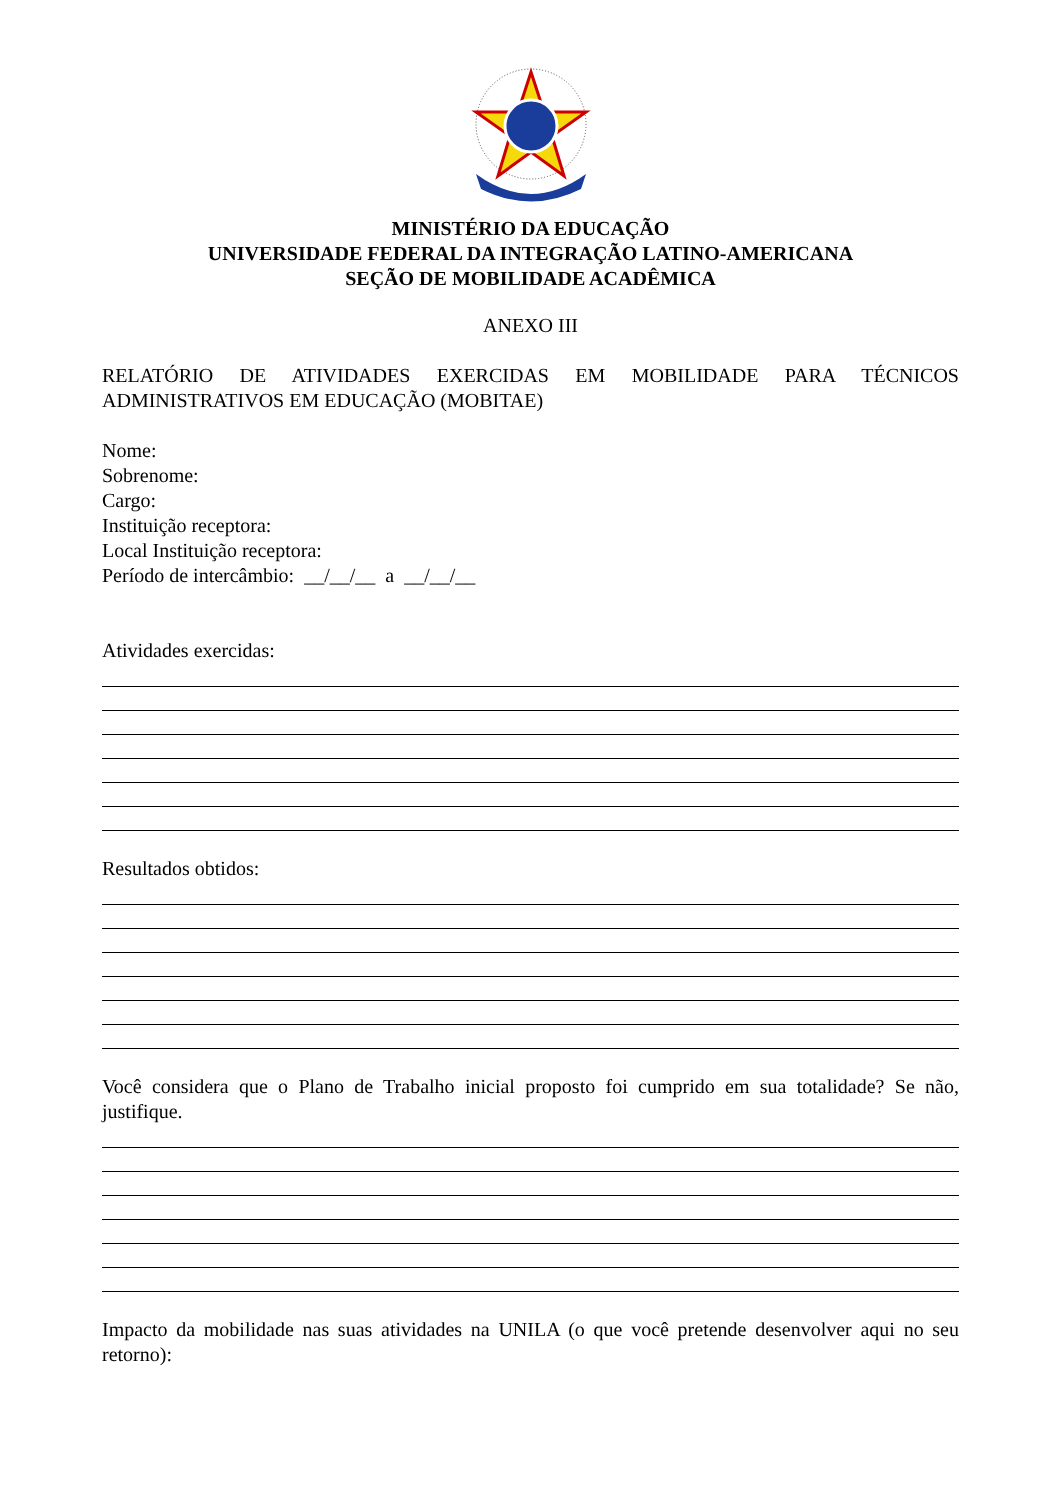MINISTÉRIO DA EDUCAÇÃO
UNIVERSIDADE FEDERAL DA INTEGRAÇÃO LATINO-AMERICANA
SEÇÃO DE MOBILIDADE ACADÊMICA
ANEXO III
RELATÓRIO DE ATIVIDADES EXERCIDAS EM MOBILIDADE PARA TÉCNICOS ADMINISTRATIVOS EM EDUCAÇÃO (MOBITAE)
Nome:
Sobrenome:
Cargo:
Instituição receptora:
Local Instituição receptora:
Período de intercâmbio: __/__/__ a __/__/__
Atividades exercidas:
Resultados obtidos:
Você considera que o Plano de Trabalho inicial proposto foi cumprido em sua totalidade? Se não, justifique.
Impacto da mobilidade nas suas atividades na UNILA (o que você pretende desenvolver aqui no seu retorno):